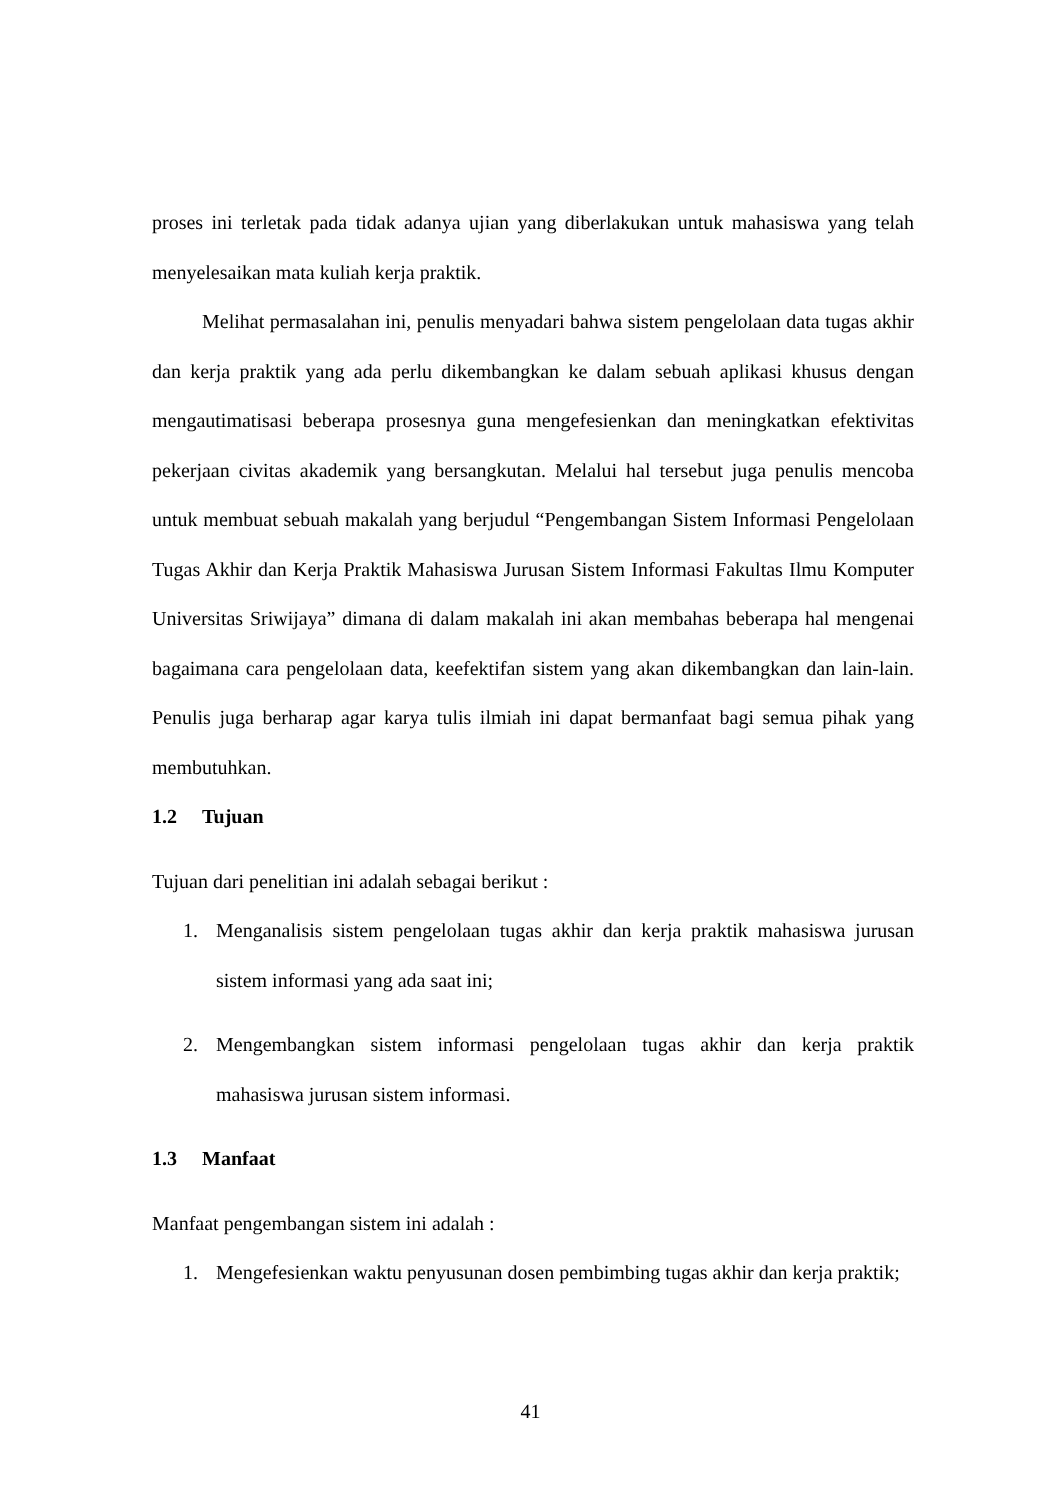proses ini terletak pada tidak adanya ujian yang diberlakukan untuk mahasiswa yang telah menyelesaikan mata kuliah kerja praktik.
Melihat permasalahan ini, penulis menyadari bahwa sistem pengelolaan data tugas akhir dan kerja praktik yang ada perlu dikembangkan ke dalam sebuah aplikasi khusus dengan mengautimatisasi beberapa prosesnya guna mengefesienkan dan meningkatkan efektivitas pekerjaan civitas akademik yang bersangkutan. Melalui hal tersebut juga penulis mencoba untuk membuat sebuah makalah yang berjudul “Pengembangan Sistem Informasi Pengelolaan Tugas Akhir dan Kerja Praktik Mahasiswa Jurusan Sistem Informasi Fakultas Ilmu Komputer Universitas Sriwijaya” dimana di dalam makalah ini akan membahas beberapa hal mengenai bagaimana cara pengelolaan data, keefektifan sistem yang akan dikembangkan dan lain-lain. Penulis juga berharap agar karya tulis ilmiah ini dapat bermanfaat bagi semua pihak yang membutuhkan.
1.2 Tujuan
Tujuan dari penelitian ini adalah sebagai berikut :
1. Menganalisis sistem pengelolaan tugas akhir dan kerja praktik mahasiswa jurusan sistem informasi yang ada saat ini;
2. Mengembangkan sistem informasi pengelolaan tugas akhir dan kerja praktik mahasiswa jurusan sistem informasi.
1.3 Manfaat
Manfaat pengembangan sistem ini adalah :
1. Mengefesienkan waktu penyusunan dosen pembimbing tugas akhir dan kerja praktik;
41